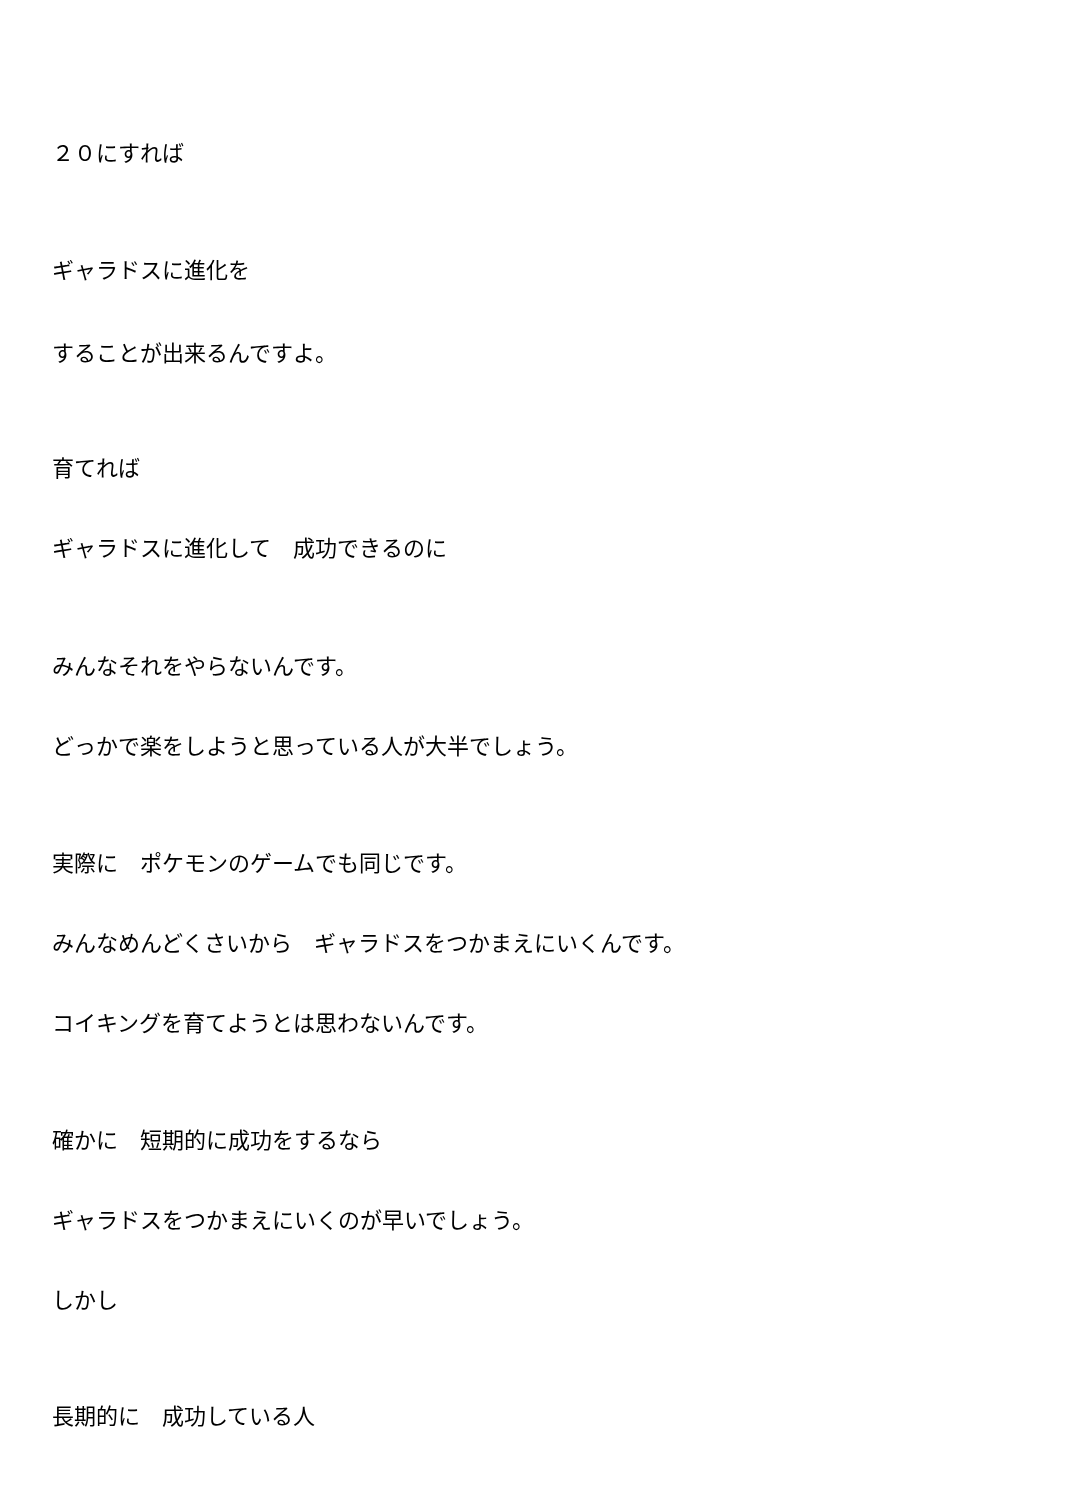２０にすれば
ギャラドスに進化を
することが出来るんですよ。
育てれば
ギャラドスに進化して　成功できるのに
みんなそれをやらないんです。
どっかで楽をしようと思っている人が大半でしょう。
実際に　ポケモンのゲームでも同じです。
みんなめんどくさいから　ギャラドスをつかまえにいくんです。
コイキングを育てようとは思わないんです。
確かに　短期的に成功をするなら
ギャラドスをつかまえにいくのが早いでしょう。
しかし
長期的に　成功している人